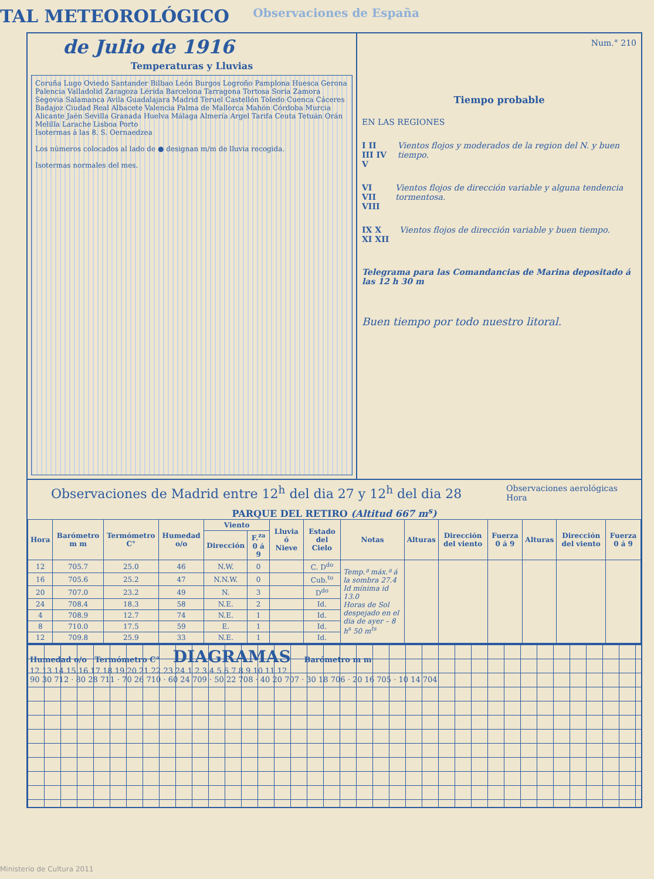TAL METEOROLÓGICO Observaciones de España
de Julio de 1916
Temperaturas y Lluvias
Coruña Lugo Oviedo Santander Bilbao León Burgos Logroño Pamplona Huesca Gerona Palencia Valladolid Zaragoza Lérida Barcelona Tarragona Tortosa Soria Zamora Segovia Salamanca Avila Guadalajara Madrid Teruel Castellón Toledo Cuenca Cáceres Badajoz Ciudad Real Albacete Valencia Palma de Mallorca Mahón Córdoba Murcia Alicante Jaén Sevilla Granada Huelva Málaga Almería Argel Tarifa Ceuta Tetuán Orán Melilla Larache Lisboa Porto
Isotermas á las 8. S. Oernaedzea
Los números colocados al lado de ● designan m/m de lluvia recogida.
Isotermas normales del mes.
Num.° 210
Tiempo probable
EN LAS REGIONES
I II III IV V Vientos flojos y moderados de la region del N. y buen tiempo.
VI VII VIII Vientos flojos de dirección variable y alguna tendencia tormentosa.
IX X XI XII Vientos flojos de dirección variable y buen tiempo.
Telegrama para las Comandancias de Marina depositado á las 12 h 30 m
Buen tiempo por todo nuestro litoral.
Observaciones de Madrid entre 12<sup>h</sup> del dia 27 y 12<sup>h</sup> del dia 28 Observaciones aerológicas
Hora
PARQUE DEL RETIRO (Altitud 667 m<sup>s</sup>)
| Hora | Barómetro m m | Termómetro C° | Humedad o/o | Viento | | Lluvia ó Nieve | Estado del Cielo | Notas | Alturas | Dirección del viento | Fuerza 0 á 9 | Alturas | Dirección del viento | Fuerza 0 á 9 |
| --- | --- | --- | --- | --- | --- | --- | --- | --- | --- | --- | --- | --- | --- | --- |
| | | | | Dirección | F.<sup>za</sup> 0 á 9 | | | | | | | | | |
| 12 | 705.7 | 25.0 | 46 | N.W. | 0 | | C. D<sup>do</sup> | Temp.ª máx.ª á la sombra 27.4 Id mínima id 13.0 Horas de Sol despejado en el dia de ayer – 8 h<sup>s</sup> 50 m<sup>ts</sup> | | | | | | |
| 16 | 705.6 | 25.2 | 47 | N.N.W. | 0 | | Cub.<sup>to</sup> | | | | | | | |
| 20 | 707.0 | 23.2 | 49 | N. | 3 | | D<sup>do</sup> | | | | | | | |
| 24 | 708.4 | 18.3 | 58 | N.E. | 2 | | Id. | | | | | | | |
| 4 | 708.9 | 12.7 | 74 | N.E. | 1 | | Id. | | | | | | | |
| 8 | 710.0 | 17.5 | 59 | E. | 1 | | Id. | | | | | | | |
| 12 | 709.8 | 25.9 | 33 | N.E. | 1 | | Id. | | | | | | | |
Humedad o/o Termómetro C° DIAGRAMAS Barómetro m m
12 13 14 15 16 17 18 19 20 21 22 23 24 1 2 3 4 5 6 7 8 9 10 11 12
90 30 712 · 80 28 711 · 70 26 710 · 60 24 709 · 50 22 708 · 40 20 707 · 30 18 706 · 20 16 705 · 10 14 704
Ministerio de Cultura 2011